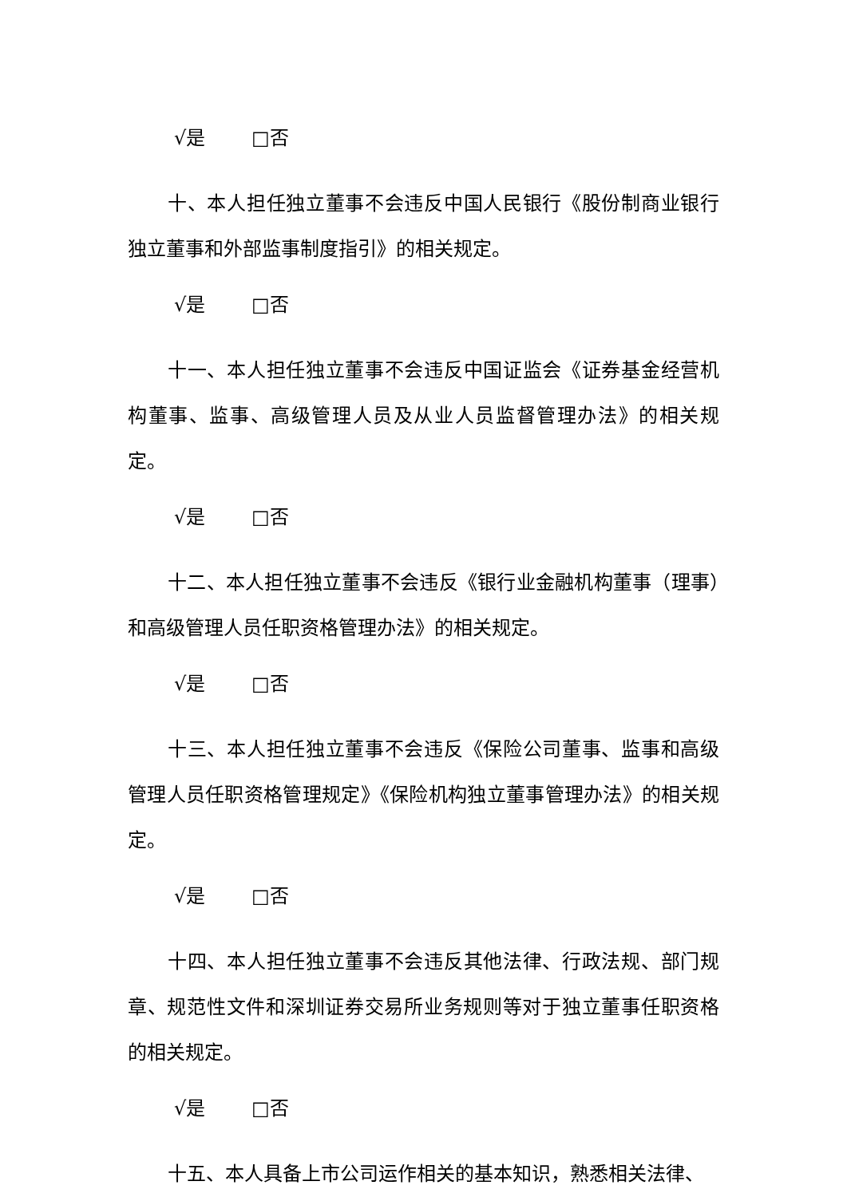√是 □否
十、本人担任独立董事不会违反中国人民银行《股份制商业银行独立董事和外部监事制度指引》的相关规定。
√是 □否
十一、本人担任独立董事不会违反中国证监会《证券基金经营机构董事、监事、高级管理人员及从业人员监督管理办法》的相关规定。
√是 □否
十二、本人担任独立董事不会违反《银行业金融机构董事（理事）和高级管理人员任职资格管理办法》的相关规定。
√是 □否
十三、本人担任独立董事不会违反《保险公司董事、监事和高级管理人员任职资格管理规定》《保险机构独立董事管理办法》的相关规定。
√是 □否
十四、本人担任独立董事不会违反其他法律、行政法规、部门规章、规范性文件和深圳证券交易所业务规则等对于独立董事任职资格的相关规定。
√是 □否
十五、本人具备上市公司运作相关的基本知识，熟悉相关法律、